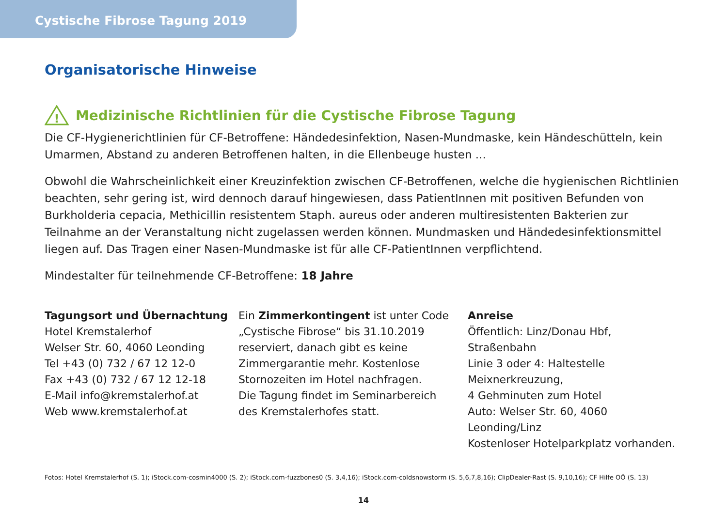Cystische Fibrose Tagung 2019
Organisatorische Hinweise
!
Medizinische Richtlinien für die Cystische Fibrose Tagung
Die CF-Hygienerichtlinien für CF-Betroffene: Händedesinfektion, Nasen-Mundmaske, kein Händeschütteln, kein Umarmen, Abstand zu anderen Betroffenen halten, in die Ellenbeuge husten ...
Obwohl die Wahrscheinlichkeit einer Kreuzinfektion zwischen CF-Betroffenen, welche die hygienischen Richtlinien beachten, sehr gering ist, wird dennoch darauf hingewiesen, dass PatientInnen mit positiven Befunden von Burkholderia cepacia, Methicillin resistentem Staph. aureus oder anderen multiresistenten Bakterien zur Teilnahme an der Veranstaltung nicht zugelassen werden können. Mundmasken und Händedesinfektionsmittel liegen auf. Das Tragen einer Nasen-Mundmaske ist für alle CF-PatientInnen verpflichtend.
Mindestalter für teilnehmende CF-Betroffene: 18 Jahre
Tagungsort und Übernachtung
Hotel Kremstalerhof
Welser Str. 60, 4060 Leonding
Tel +43 (0) 732 / 67 12 12-0
Fax +43 (0) 732 / 67 12 12-18
E-Mail info@kremstalerhof.at
Web www.kremstalerhof.at
Ein Zimmerkontingent ist unter Code
„Cystische Fibrose“ bis 31.10.2019
reserviert, danach gibt es keine
Zimmergarantie mehr. Kostenlose
Stornozeiten im Hotel nachfragen.
Die Tagung findet im Seminarbereich
des Kremstalerhofes statt.
Anreise
Öffentlich: Linz/Donau Hbf, Straßenbahn
Linie 3 oder 4: Haltestelle Meixnerkreuzung,
4 Gehminuten zum Hotel
Auto: Welser Str. 60, 4060 Leonding/Linz
Kostenloser Hotelparkplatz vorhanden.
Fotos: Hotel Kremstalerhof (S. 1); iStock.com-cosmin4000 (S. 2); iStock.com-fuzzbones0 (S. 3,4,16); iStock.com-coldsnowstorm (S. 5,6,7,8,16); ClipDealer-Rast (S. 9,10,16); CF Hilfe OÖ (S. 13)
14